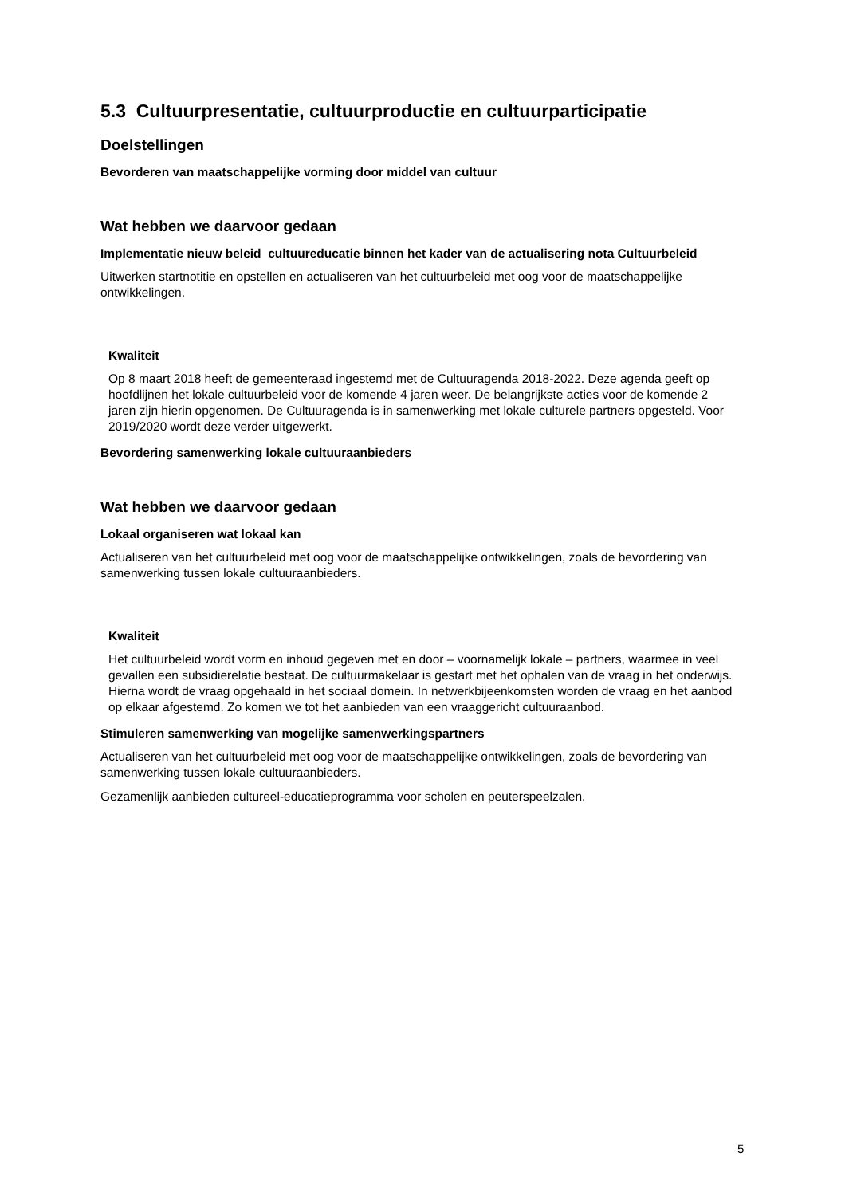5.3 Cultuurpresentatie, cultuurproductie en cultuurparticipatie
Doelstellingen
Bevorderen van maatschappelijke vorming door middel van cultuur
Wat hebben we daarvoor gedaan
Implementatie nieuw beleid cultuureducatie binnen het kader van de actualisering nota Cultuurbeleid
Uitwerken startnotitie en opstellen en actualiseren van het cultuurbeleid met oog voor de maatschappelijke ontwikkelingen.
Kwaliteit
Op 8 maart 2018 heeft de gemeenteraad ingestemd met de Cultuuragenda 2018-2022. Deze agenda geeft op hoofdlijnen het lokale cultuurbeleid voor de komende 4 jaren weer. De belangrijkste acties voor de komende 2 jaren zijn hierin opgenomen. De Cultuuragenda is in samenwerking met lokale culturele partners opgesteld. Voor 2019/2020 wordt deze verder uitgewerkt.
Bevordering samenwerking lokale cultuuraanbieders
Wat hebben we daarvoor gedaan
Lokaal organiseren wat lokaal kan
Actualiseren van het cultuurbeleid met oog voor de maatschappelijke ontwikkelingen, zoals de bevordering van samenwerking tussen lokale cultuuraanbieders.
Kwaliteit
Het cultuurbeleid wordt vorm en inhoud gegeven met en door – voornamelijk lokale – partners, waarmee in veel gevallen een subsidierelatie bestaat. De cultuurmakelaar is gestart met het ophalen van de vraag in het onderwijs. Hierna wordt de vraag opgehaald in het sociaal domein. In netwerkbijeenkomsten worden de vraag en het aanbod op elkaar afgestemd. Zo komen we tot het aanbieden van een vraaggericht cultuuraanbod.
Stimuleren samenwerking van mogelijke samenwerkingspartners
Actualiseren van het cultuurbeleid met oog voor de maatschappelijke ontwikkelingen, zoals de bevordering van samenwerking tussen lokale cultuuraanbieders.
Gezamenlijk aanbieden cultureel-educatieprogramma voor scholen en peuterspeelzalen.
5